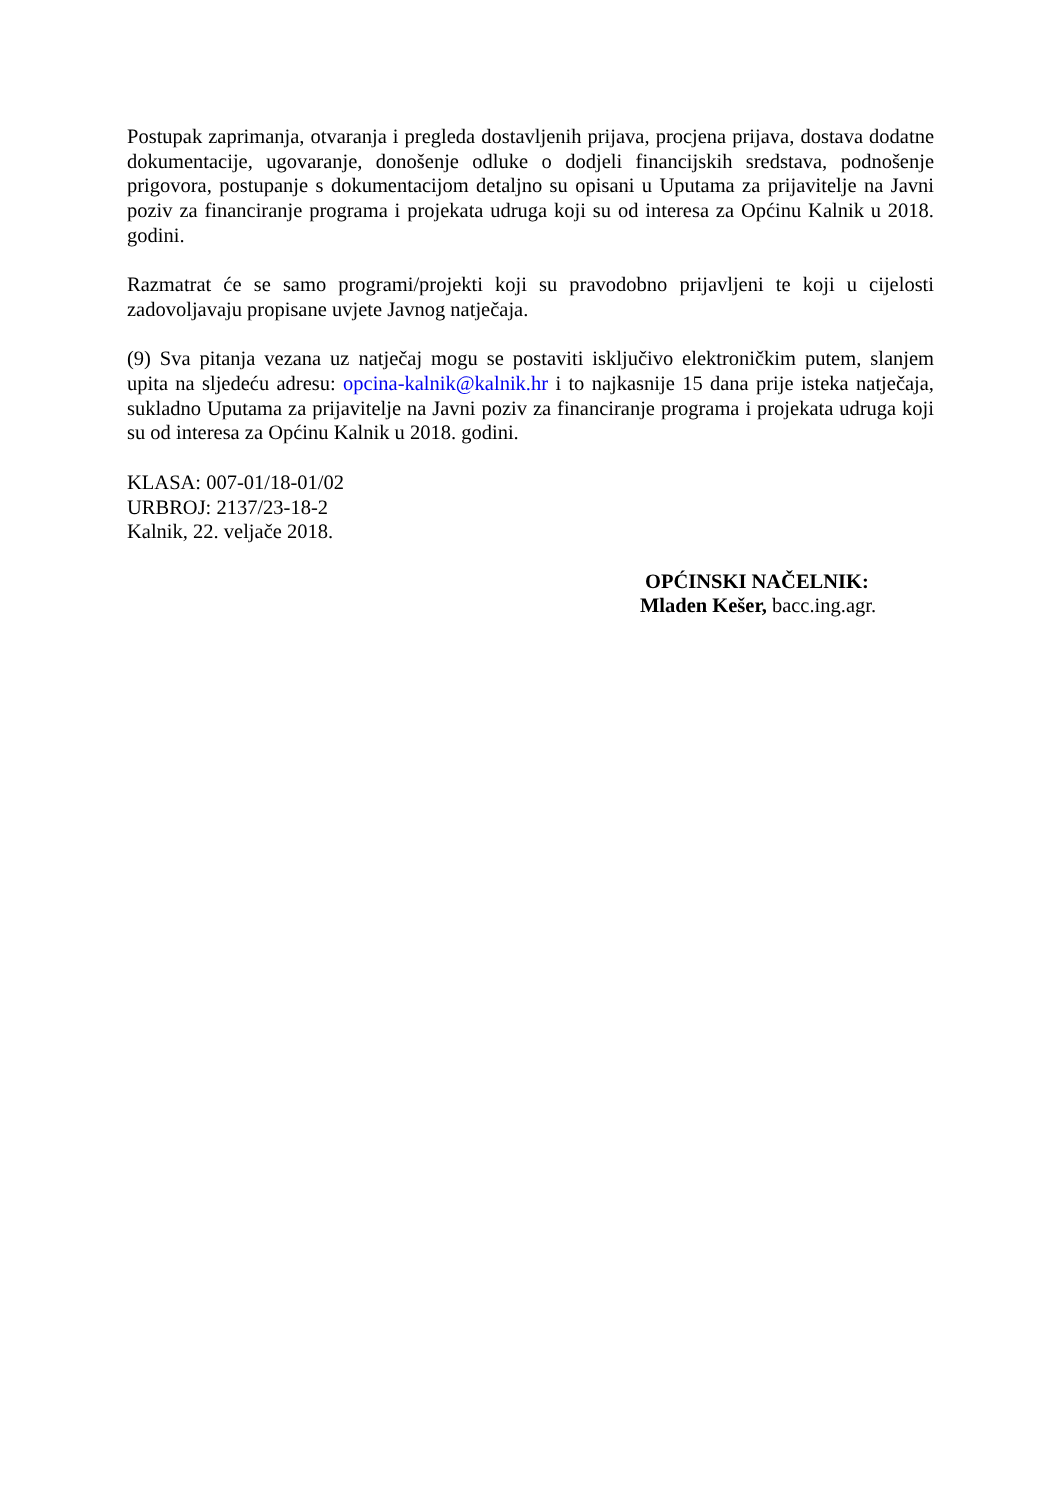Postupak zaprimanja, otvaranja i pregleda dostavljenih prijava, procjena prijava, dostava dodatne dokumentacije, ugovaranje, donošenje odluke o dodjeli financijskih sredstava, podnošenje prigovora, postupanje s dokumentacijom detaljno su opisani u Uputama za prijavitelje na Javni poziv za financiranje programa i projekata udruga koji su od interesa za Općinu Kalnik u 2018. godini.
Razmatrat će se samo programi/projekti koji su pravodobno prijavljeni te koji u cijelosti zadovoljavaju propisane uvjete Javnog natječaja.
(9) Sva pitanja vezana uz natječaj mogu se postaviti isključivo elektroničkim putem, slanjem upita na sljedeću adresu: opcina-kalnik@kalnik.hr i to najkasnije 15 dana prije isteka natječaja, sukladno Uputama za prijavitelje na Javni poziv za financiranje programa i projekata udruga koji su od interesa za Općinu Kalnik u 2018. godini.
KLASA: 007-01/18-01/02
URBROJ: 2137/23-18-2
Kalnik, 22. veljače 2018.
OPĆINSKI NAČELNIK:
Mladen Kešer, bacc.ing.agr.